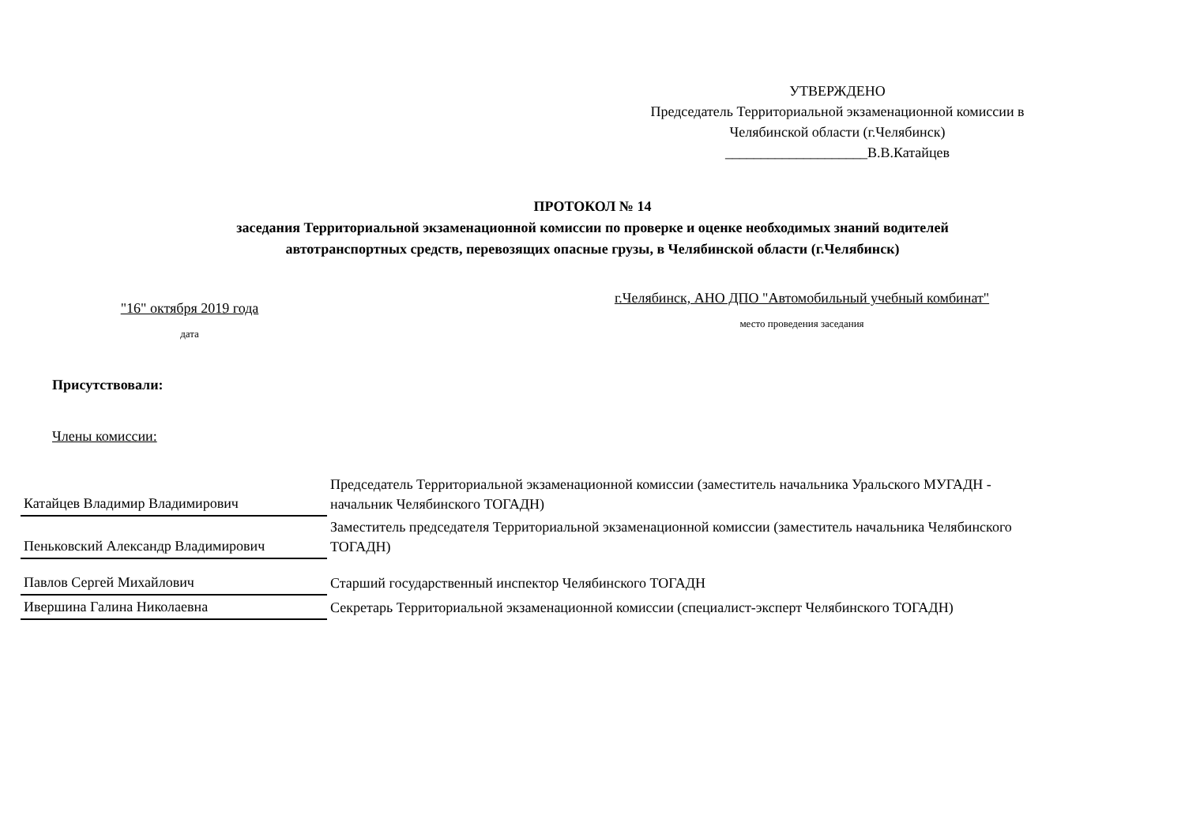УТВЕРЖДЕНО
Председатель Территориальной экзаменационной комиссии в
Челябинской области (г.Челябинск)
____________________В.В.Катайцев
ПРОТОКОЛ № 14
заседания Территориальной экзаменационной комиссии по проверке и оценке необходимых знаний водителей
автотранспортных средств, перевозящих опасные грузы, в Челябинской области (г.Челябинск)
"16" октября 2019 года
дата
г.Челябинск, АНО ДПО "Автомобильный учебный комбинат"
место проведения заседания
Присутствовали:
Члены комиссии:
| Катайцев Владимир Владимирович | Председатель Территориальной экзаменационной комиссии (заместитель начальника Уральского МУГАДН - начальник Челябинского ТОГАДН) |
| Пеньковский Александр Владимирович | Заместитель председателя Территориальной экзаменационной комиссии (заместитель начальника Челябинского ТОГАДН) |
| Павлов Сергей Михайлович | Старший государственный инспектор Челябинского ТОГАДН |
| Ивершина Галина Николаевна | Секретарь Территориальной экзаменационной комиссии (специалист-эксперт Челябинского ТОГАДН) |